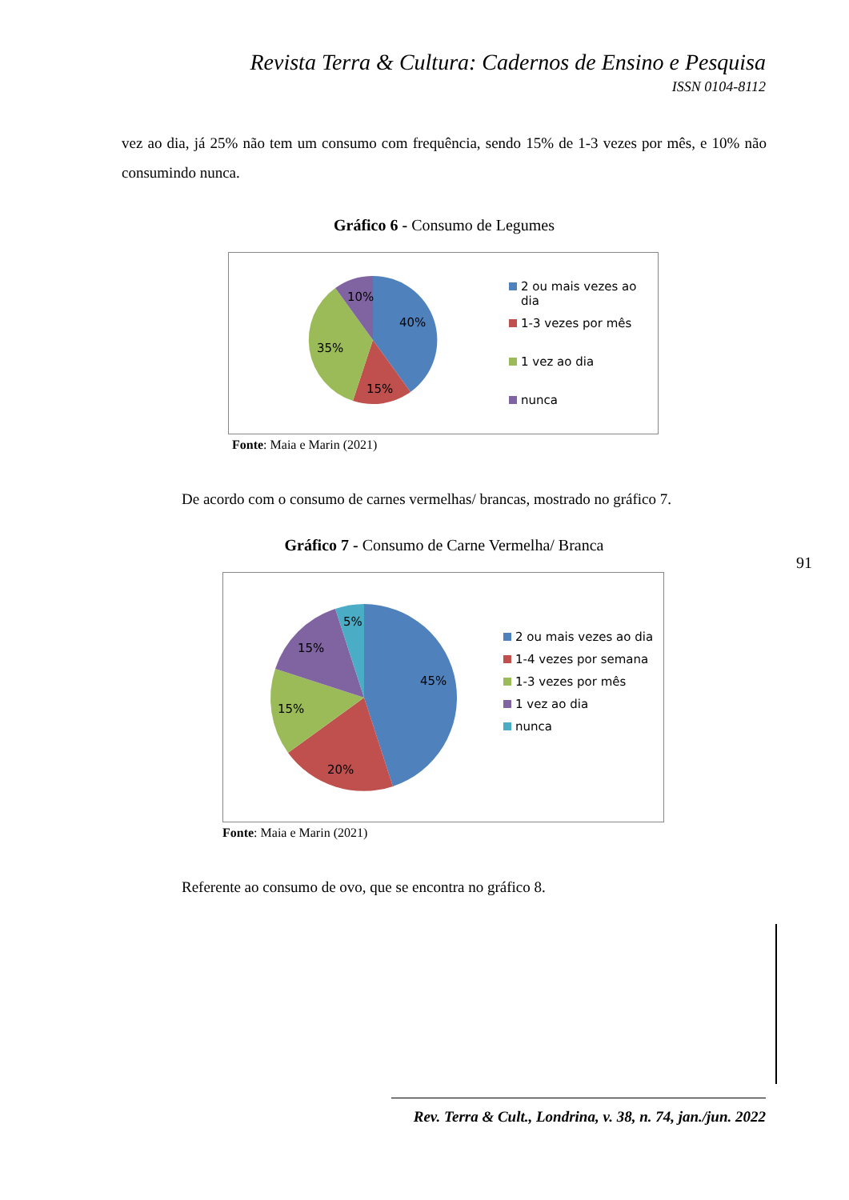Revista Terra & Cultura: Cadernos de Ensino e Pesquisa
ISSN 0104-8112
vez ao dia, já 25% não tem um consumo com frequência, sendo 15% de 1-3 vezes por mês, e 10% não consumindo nunca.
Gráfico 6 - Consumo de Legumes
40%
15%
35%
10%
2 ou mais vezes ao
dia
1-3 vezes por mês
1 vez ao dia
nunca
Fonte: Maia e Marin (2021)
De acordo com o consumo de carnes vermelhas/ brancas, mostrado no gráfico 7.
Gráfico 7 - Consumo de Carne Vermelha/ Branca
45%
20%
15%
15%
5%
2 ou mais vezes ao dia
1-4 vezes por semana
1-3 vezes por mês
1 vez ao dia
nunca
Fonte: Maia e Marin (2021)
Referente ao consumo de ovo, que se encontra no gráfico 8.
91
Rev. Terra & Cult., Londrina, v. 38, n. 74, jan./jun. 2022